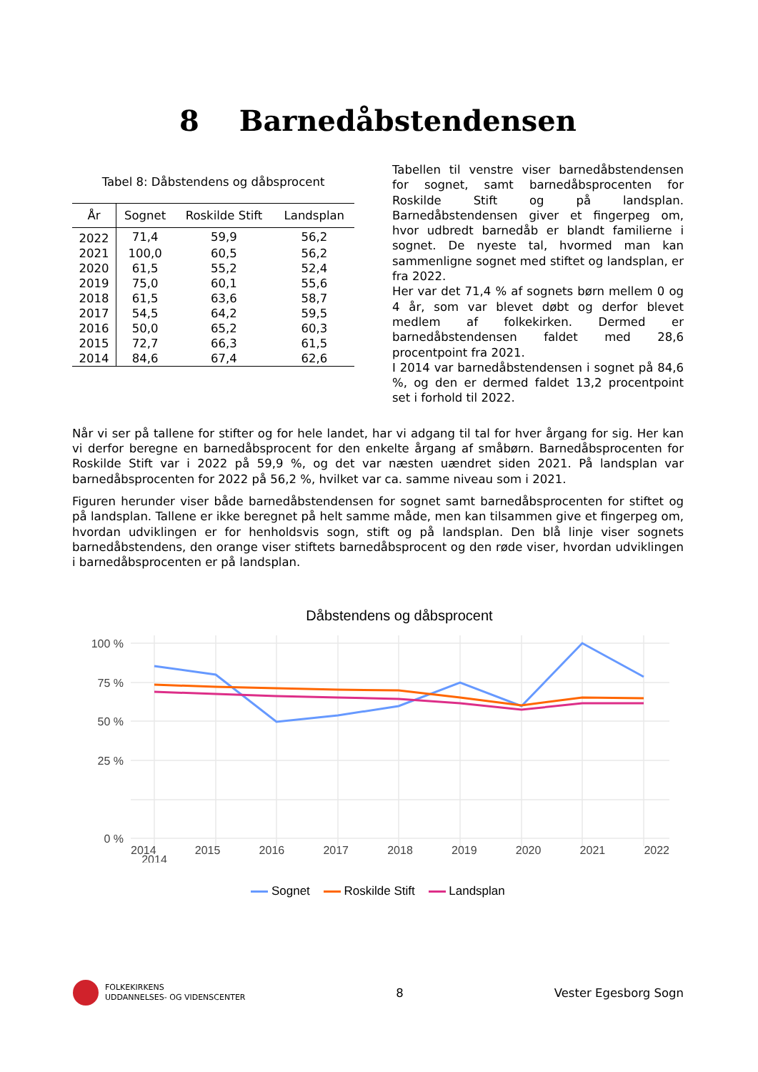8 Barnedåbstendensen
Tabel 8: Dåbstendens og dåbsprocent
| År | Sognet | Roskilde Stift | Landsplan |
| --- | --- | --- | --- |
| 2022 | 71,4 | 59,9 | 56,2 |
| 2021 | 100,0 | 60,5 | 56,2 |
| 2020 | 61,5 | 55,2 | 52,4 |
| 2019 | 75,0 | 60,1 | 55,6 |
| 2018 | 61,5 | 63,6 | 58,7 |
| 2017 | 54,5 | 64,2 | 59,5 |
| 2016 | 50,0 | 65,2 | 60,3 |
| 2015 | 72,7 | 66,3 | 61,5 |
| 2014 | 84,6 | 67,4 | 62,6 |
Tabellen til venstre viser barnedåbstendensen for sognet, samt barnedåbsprocenten for Roskilde Stift og på landsplan. Barnedåbstendensen giver et fingerpeg om, hvor udbredt barnedåb er blandt familierne i sognet. De nyeste tal, hvormed man kan sammenligne sognet med stiftet og landsplan, er fra 2022.
Her var det 71,4 % af sognets børn mellem 0 og 4 år, som var blevet døbt og derfor blevet medlem af folkekirken. Dermed er barnedåbstendensen faldet med 28,6 procentpoint fra 2021.
I 2014 var barnedåbstendensen i sognet på 84,6 %, og den er dermed faldet 13,2 procentpoint set i forhold til 2022.
Når vi ser på tallene for stifter og for hele landet, har vi adgang til tal for hver årgang for sig. Her kan vi derfor beregne en barnedåbsprocent for den enkelte årgang af småbørn. Barnedåbsprocenten for Roskilde Stift var i 2022 på 59,9 %, og det var næsten uændret siden 2021. På landsplan var barnedåbsprocenten for 2022 på 56,2 %, hvilket var ca. samme niveau som i 2021.
Figuren herunder viser både barnedåbstendensen for sognet samt barnedåbsprocenten for stiftet og på landsplan. Tallene er ikke beregnet på helt samme måde, men kan tilsammen give et fingerpeg om, hvordan udviklingen er for henholdsvis sogn, stift og på landsplan. Den blå linje viser sognets barnedåbstendens, den orange viser stiftets barnedåbsprocent og den røde viser, hvordan udviklingen i barnedåbsprocenten er på landsplan.
Dåbstendens og dåbsprocent
100 %
75 %
50 %
25 %
0 %
2014
2014 2015 2016 2017 2018 2019 2020 2021 2022
Sognet Roskilde Stift Landsplan
FOLKEKIRKENS
UDDANNELSES- OG VIDENSCENTER
8 Vester Egesborg Sogn